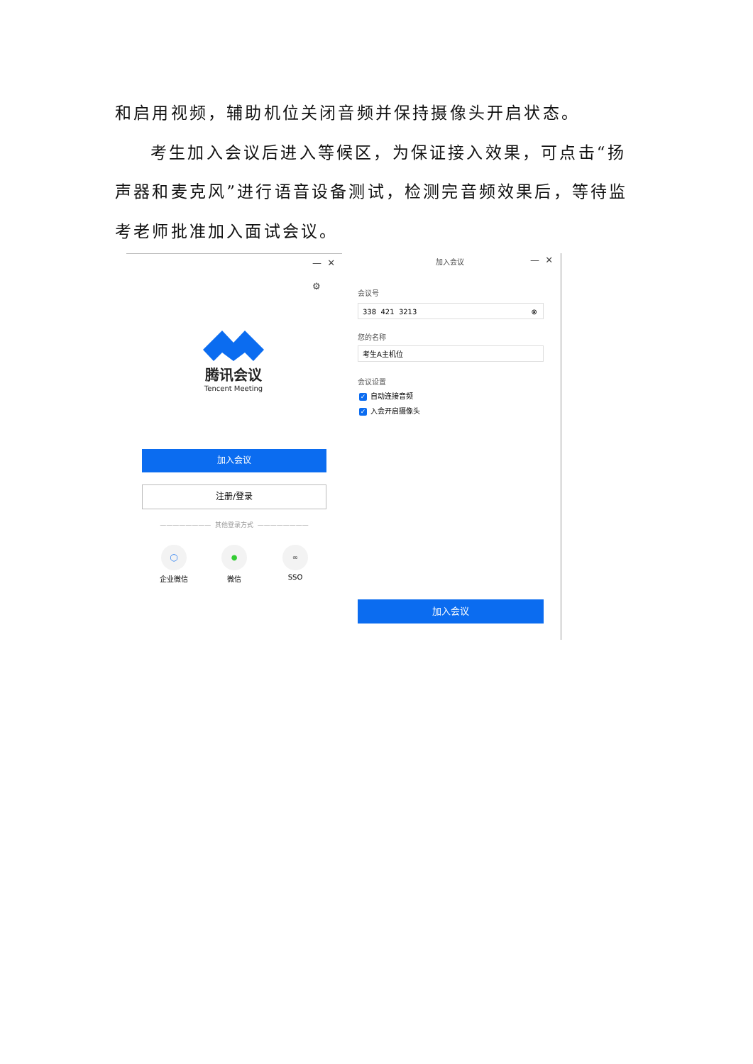和启用视频，辅助机位关闭音频并保持摄像头开启状态。
考生加入会议后进入等候区，为保证接入效果，可点击“扬声器和麦克风”进行语音设备测试，检测完音频效果后，等待监考老师批准加入面试会议。
— ✕
⚙
腾讯会议
Tencent Meeting
加入会议
注册/登录
———————— 其他登录方式 ————————
◯
企业微信
●
微信
∞
SSO
加入会议 — ✕
会议号
338 421 3213 ⊗
您的名称
考生A主机位
会议设置
✓ 自动连接音频
✓ 入会开启摄像头
加入会议